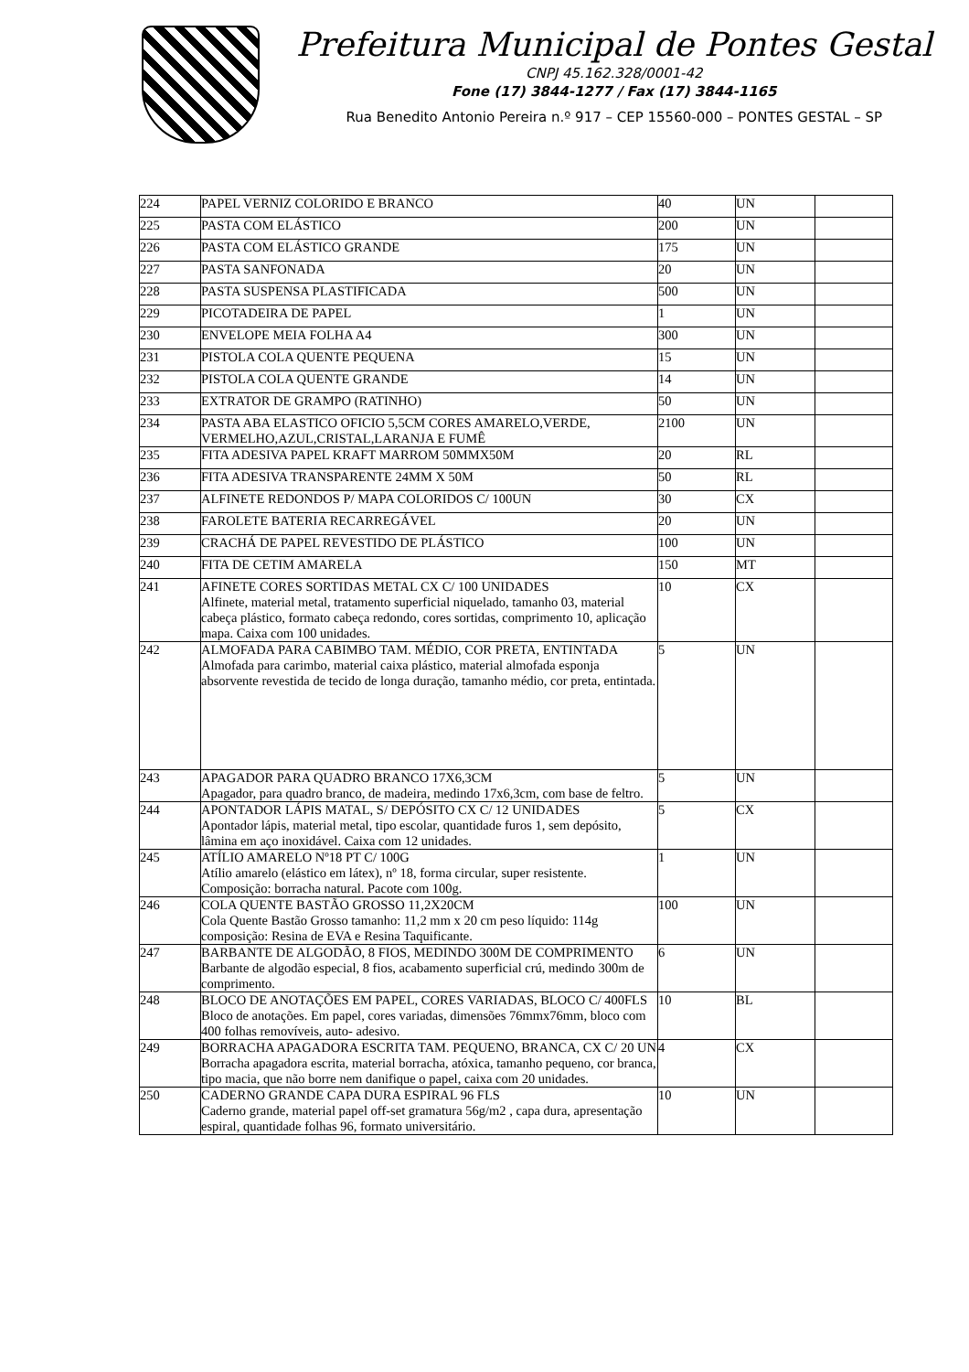Prefeitura Municipal de Pontes Gestal
CNPJ 45.162.328/0001-42
Fone (17) 3844-1277 / Fax (17) 3844-1165
Rua Benedito Antonio Pereira n.º 917 – CEP 15560-000 – PONTES GESTAL – SP
| 224 | PAPEL VERNIZ COLORIDO E BRANCO | 40 | UN | |
| 225 | PASTA COM ELÁSTICO | 200 | UN | |
| 226 | PASTA COM ELÁSTICO GRANDE | 175 | UN | |
| 227 | PASTA SANFONADA | 20 | UN | |
| 228 | PASTA SUSPENSA PLASTIFICADA | 500 | UN | |
| 229 | PICOTADEIRA DE PAPEL | 1 | UN | |
| 230 | ENVELOPE MEIA FOLHA A4 | 300 | UN | |
| 231 | PISTOLA COLA QUENTE PEQUENA | 15 | UN | |
| 232 | PISTOLA COLA QUENTE GRANDE | 14 | UN | |
| 233 | EXTRATOR DE GRAMPO (RATINHO) | 50 | UN | |
| 234 | PASTA ABA ELASTICO OFICIO 5,5CM CORES AMARELO,VERDE, VERMELHO,AZUL,CRISTAL,LARANJA E FUMÊ | 2100 | UN | |
| 235 | FITA ADESIVA PAPEL KRAFT MARROM 50MMX50M | 20 | RL | |
| 236 | FITA ADESIVA TRANSPARENTE 24MM X 50M | 50 | RL | |
| 237 | ALFINETE REDONDOS P/ MAPA COLORIDOS C/ 100UN | 30 | CX | |
| 238 | FAROLETE BATERIA RECARREGÁVEL | 20 | UN | |
| 239 | CRACHÁ DE PAPEL REVESTIDO DE PLÁSTICO | 100 | UN | |
| 240 | FITA DE CETIM AMARELA | 150 | MT | |
| 241 | AFINETE CORES SORTIDAS METAL CX C/ 100 UNIDADES Alfinete, material metal, tratamento superficial niquelado, tamanho 03, material cabeça plástico, formato cabeça redondo, cores sortidas, comprimento 10, aplicação mapa. Caixa com 100 unidades. | 10 | CX | |
| 242 | ALMOFADA PARA CABIMBO TAM. MÉDIO, COR PRETA, ENTINTADA Almofada para carimbo, material caixa plástico, material almofada esponja absorvente revestida de tecido de longa duração, tamanho médio, cor preta, entintada. | 5 | UN | |
| 243 | APAGADOR PARA QUADRO BRANCO 17X6,3CM Apagador, para quadro branco, de madeira, medindo 17x6,3cm, com base de feltro. | 5 | UN | |
| 244 | APONTADOR LÁPIS MATAL, S/ DEPÓSITO CX C/ 12 UNIDADES Apontador lápis, material metal, tipo escolar, quantidade furos 1, sem depósito, lâmina em aço inoxidável. Caixa com 12 unidades. | 5 | CX | |
| 245 | ATÍLIO AMARELO Nº18 PT C/ 100G Atílio amarelo (elástico em látex), nº 18, forma circular, super resistente. Composição: borracha natural. Pacote com 100g. | 1 | UN | |
| 246 | COLA QUENTE BASTÃO GROSSO 11,2X20CM Cola Quente Bastão Grosso tamanho: 11,2 mm x 20 cm peso líquido: 114g composição: Resina de EVA e Resina Taquificante. | 100 | UN | |
| 247 | BARBANTE DE ALGODÃO, 8 FIOS, MEDINDO 300M DE COMPRIMENTO Barbante de algodão especial, 8 fios, acabamento superficial crú, medindo 300m de comprimento. | 6 | UN | |
| 248 | BLOCO DE ANOTAÇÕES EM PAPEL, CORES VARIADAS, BLOCO C/ 400FLS Bloco de anotações. Em papel, cores variadas, dimensões 76mmx76mm, bloco com 400 folhas removíveis, auto- adesivo. | 10 | BL | |
| 249 | BORRACHA APAGADORA ESCRITA TAM. PEQUENO, BRANCA, CX C/ 20 UN Borracha apagadora escrita, material borracha, atóxica, tamanho pequeno, cor branca, tipo macia, que não borre nem danifique o papel, caixa com 20 unidades. | 4 | CX | |
| 250 | CADERNO GRANDE CAPA DURA ESPIRAL 96 FLS Caderno grande, material papel off-set gramatura 56g/m2 , capa dura, apresentação espiral, quantidade folhas 96, formato universitário. | 10 | UN | |